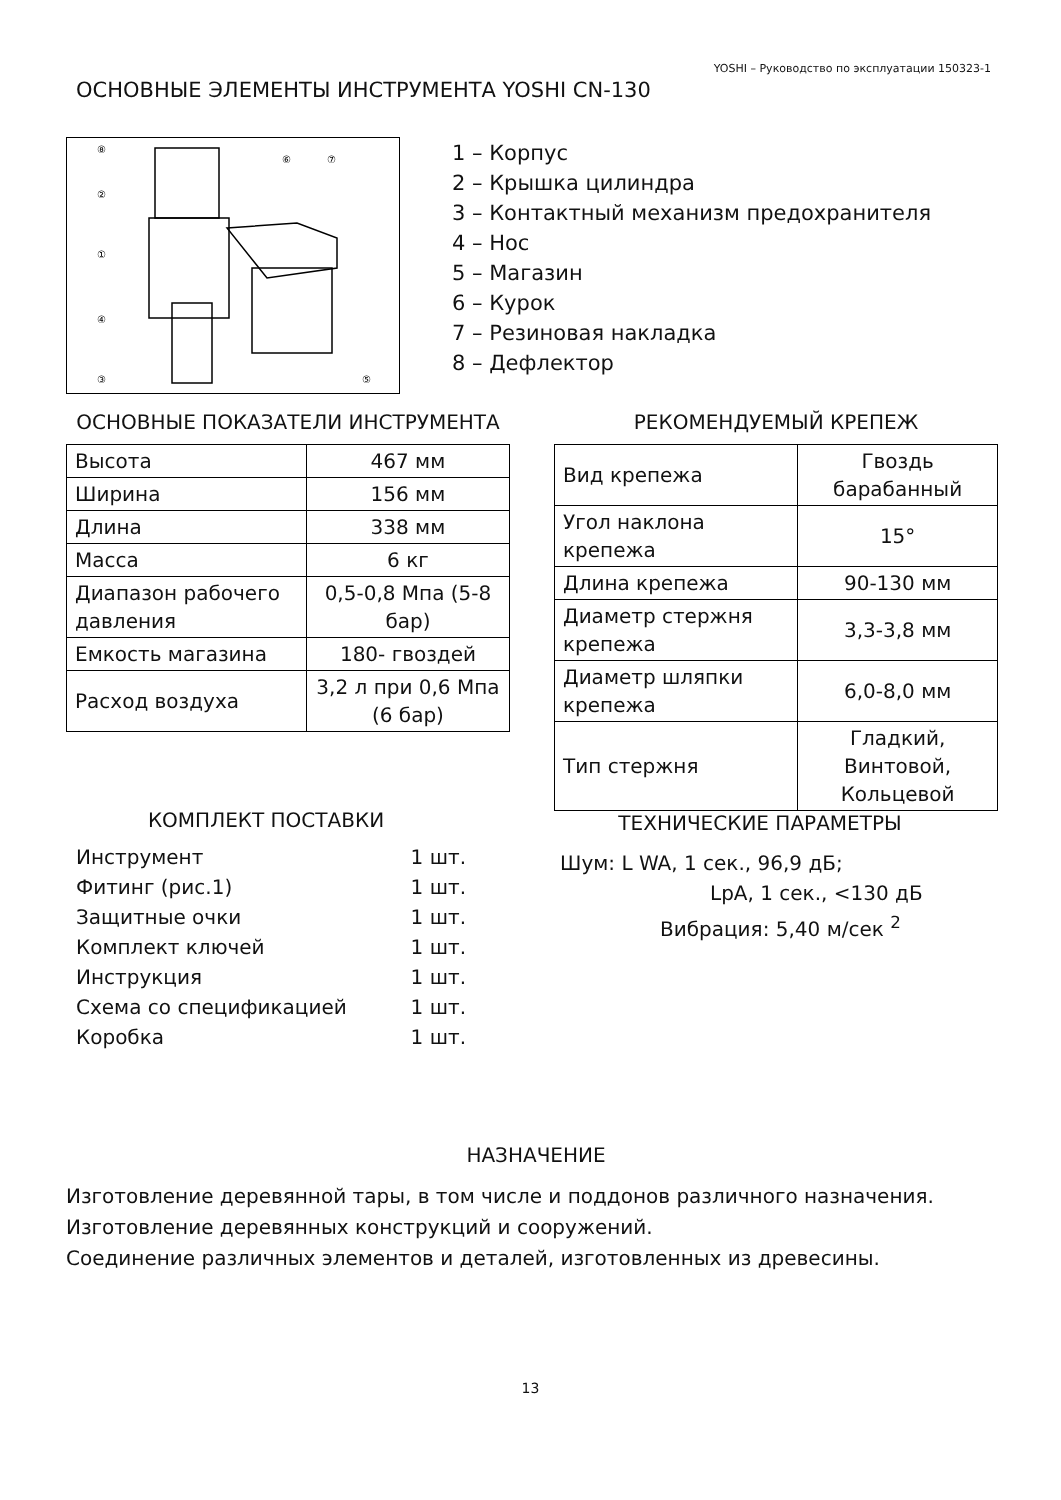YOSHI – Руководство по эксплуатации 150323-1
ОСНОВНЫЕ ЭЛЕМЕНТЫ ИНСТРУМЕНТА YOSHI CN-130
⑧
②
①
④
③
⑥
⑦
⑤
1 – Корпус
2 – Крышка цилиндра
3 – Контактный механизм предохранителя
4 – Нос
5 – Магазин
6 – Курок
7 – Резиновая накладка
8 – Дефлектор
ОСНОВНЫЕ ПОКАЗАТЕЛИ ИНСТРУМЕНТА
| Высота | 467 мм |
| Ширина | 156 мм |
| Длина | 338 мм |
| Масса | 6 кг |
| Диапазон рабочего давления | 0,5-0,8 Мпа (5-8 бар) |
| Емкость магазина | 180- гвоздей |
| Расход воздуха | 3,2 л при 0,6 Мпа (6 бар) |
РЕКОМЕНДУЕМЫЙ КРЕПЕЖ
| Вид крепежа | Гвоздь барабанный |
| Угол наклона крепежа | 15° |
| Длина крепежа | 90-130 мм |
| Диаметр стержня крепежа | 3,3-3,8 мм |
| Диаметр шляпки крепежа | 6,0-8,0 мм |
| Тип стержня | Гладкий, Винтовой, Кольцевой |
КОМПЛЕКТ ПОСТАВКИ
Инструмент 1 шт.
Фитинг (рис.1) 1 шт.
Защитные очки 1 шт.
Комплект ключей 1 шт.
Инструкция 1 шт.
Схема со спецификацией 1 шт.
Коробка 1 шт.
ТЕХНИЧЕСКИЕ ПАРАМЕТРЫ
Шум: L WA, 1 сек., 96,9 дБ;
LpA, 1 сек., <130 дБ
Вибрация: 5,40 м/сек <sup>2</sup>
НАЗНАЧЕНИЕ
Изготовление деревянной тары, в том числе и поддонов различного назначения.
Изготовление деревянных конструкций и сооружений.
Соединение различных элементов и деталей, изготовленных из древесины.
13